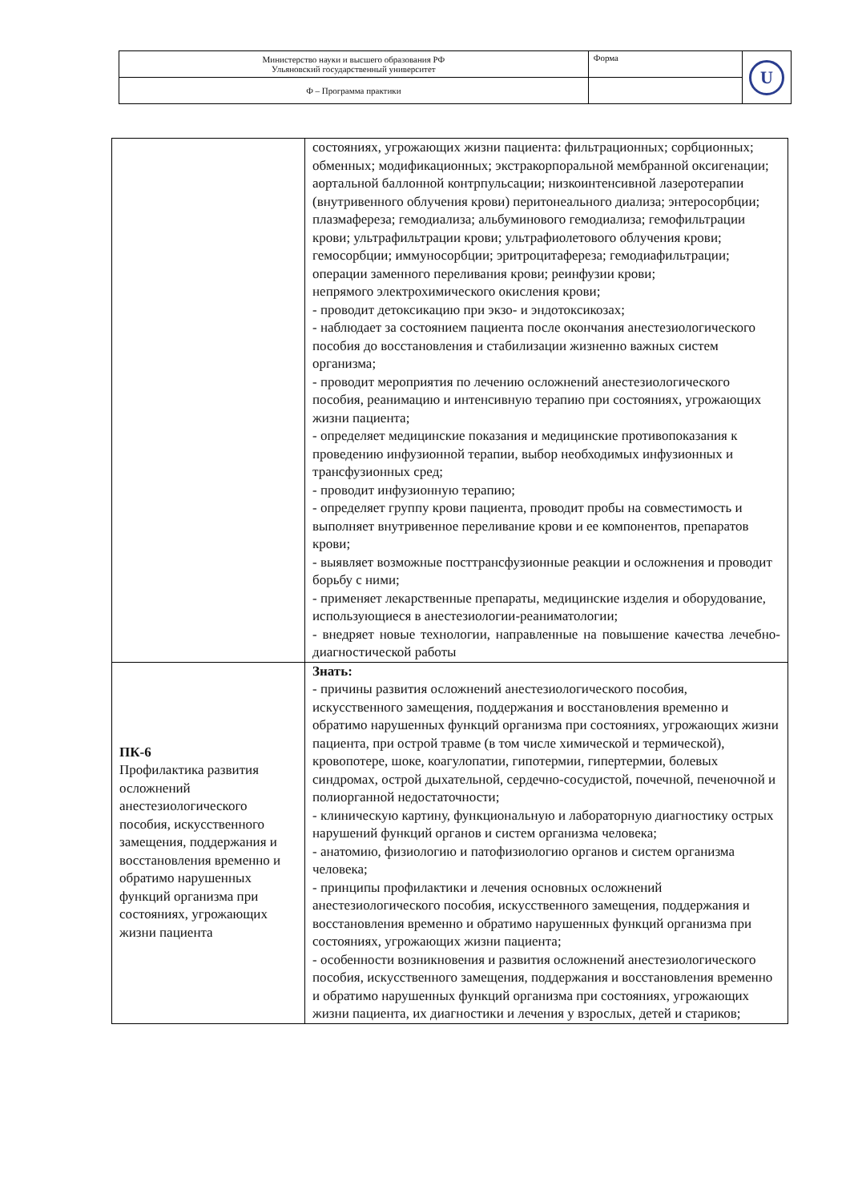| Министерство науки и высшего образования РФ Ульяновский государственный университет | Форма | U |
| Ф – Программа практики | | |
| | состояниях, угрожающих жизни пациента: фильтрационных; сорбционных; обменных; модификационных; экстракорпоральной мембранной оксигенации; аортальной баллонной контрпульсации; низкоинтенсивной лазеротерапии (внутривенного облучения крови) перитонеального диализа; энтеросорбции; плазмафереза; гемодиализа; альбуминового гемодиализа; гемофильтрации крови; ультрафильтрации крови; ультрафиолетового облучения крови; гемосорбции; иммуносорбции; эритроцитафереза; гемодиафильтрации; операции заменного переливания крови; реинфузии крови; непрямого электрохимического окисления крови; - проводит детоксикацию при экзо- и эндотоксикозах; - наблюдает за состоянием пациента после окончания анестезиологического пособия до восстановления и стабилизации жизненно важных систем организма; - проводит мероприятия по лечению осложнений анестезиологического пособия, реанимацию и интенсивную терапию при состояниях, угрожающих жизни пациента; - определяет медицинские показания и медицинские противопоказания к проведению инфузионной терапии, выбор необходимых инфузионных и трансфузионных сред; - проводит инфузионную терапию; - определяет группу крови пациента, проводит пробы на совместимость и выполняет внутривенное переливание крови и ее компонентов, препаратов крови; - выявляет возможные посттрансфузионные реакции и осложнения и проводит борьбу с ними; - применяет лекарственные препараты, медицинские изделия и оборудование, использующиеся в анестезиологии-реаниматологии; - внедряет новые технологии, направленные на повышение качества лечебно-диагностической работы |
| ПК-6 Профилактика развития осложнений анестезиологического пособия, искусственного замещения, поддержания и восстановления временно и обратимо нарушенных функций организма при состояниях, угрожающих жизни пациента | Знать: - причины развития осложнений анестезиологического пособия, искусственного замещения, поддержания и восстановления временно и обратимо нарушенных функций организма при состояниях, угрожающих жизни пациента, при острой травме (в том числе химической и термической), кровопотере, шоке, коагулопатии, гипотермии, гипертермии, болевых синдромах, острой дыхательной, сердечно-сосудистой, почечной, печеночной и полиорганной недостаточности; - клиническую картину, функциональную и лабораторную диагностику острых нарушений функций органов и систем организма человека; - анатомию, физиологию и патофизиологию органов и систем организма человека; - принципы профилактики и лечения основных осложнений анестезиологического пособия, искусственного замещения, поддержания и восстановления временно и обратимо нарушенных функций организма при состояниях, угрожающих жизни пациента; - особенности возникновения и развития осложнений анестезиологического пособия, искусственного замещения, поддержания и восстановления временно и обратимо нарушенных функций организма при состояниях, угрожающих жизни пациента, их диагностики и лечения у взрослых, детей и стариков; |